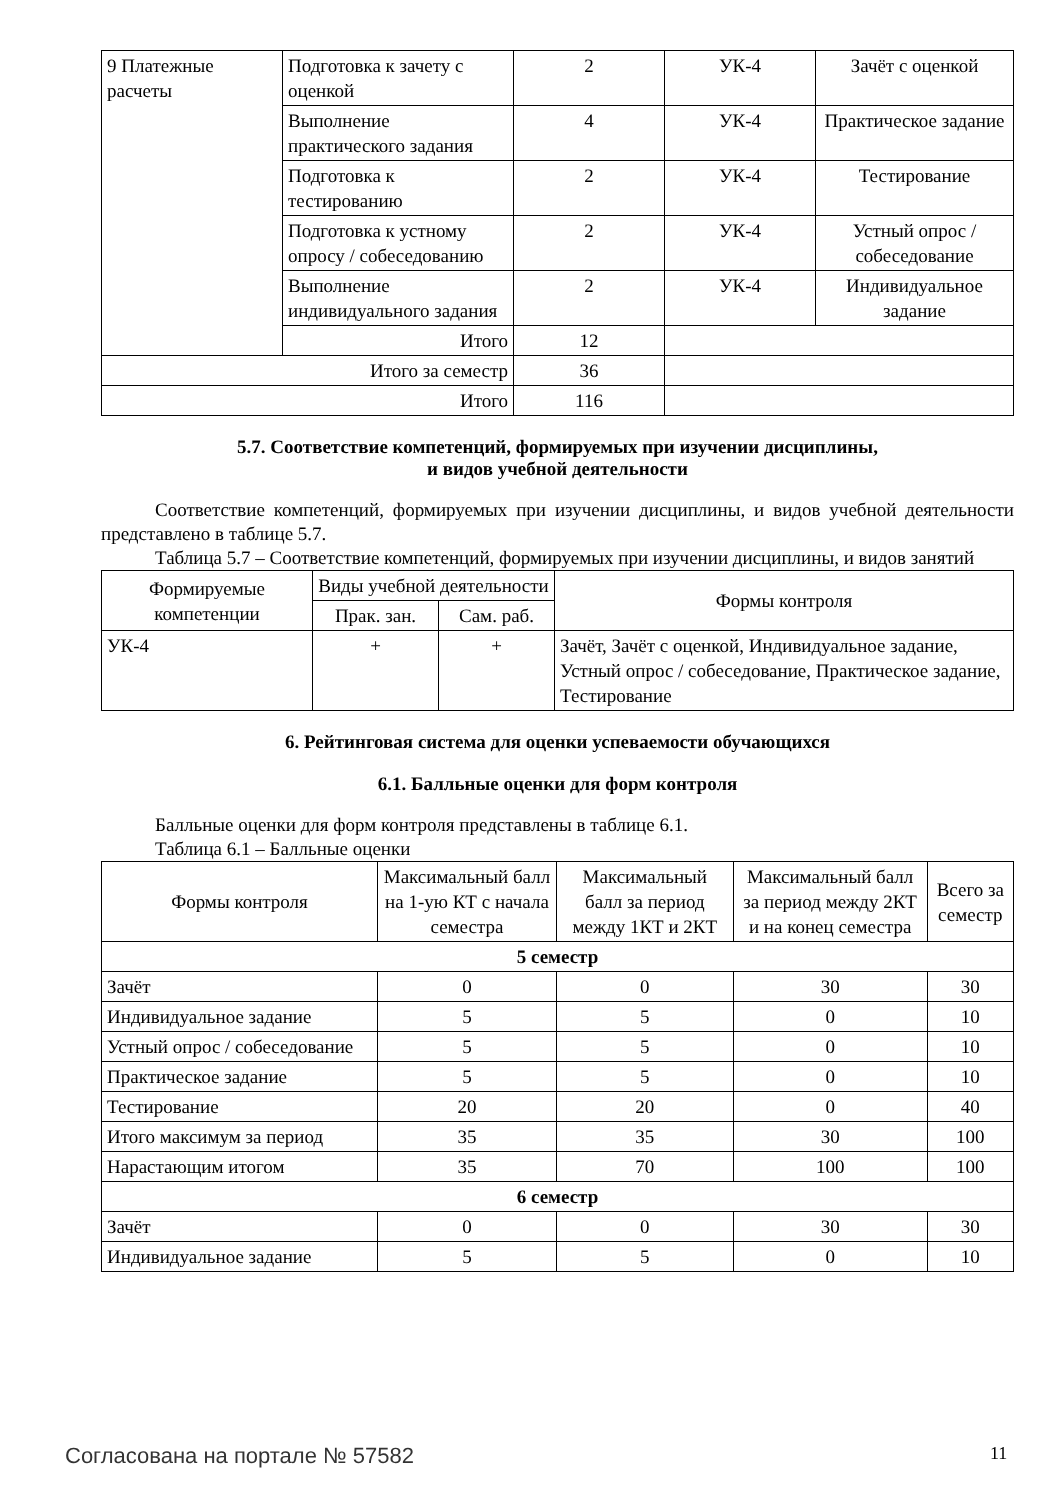| 9 Платежные расчеты | Подготовка к зачету с оценкой | 2 | УК-4 | Зачёт с оценкой |
| | Выполнение практического задания | 4 | УК-4 | Практическое задание |
| | Подготовка к тестированию | 2 | УК-4 | Тестирование |
| | Подготовка к устному опросу / собеседованию | 2 | УК-4 | Устный опрос / собеседование |
| | Выполнение индивидуального задания | 2 | УК-4 | Индивидуальное задание |
| | Итого | 12 | | |
| Итого за семестр | | 36 | | |
| Итого | | 116 | | |
5.7. Соответствие компетенций, формируемых при изучении дисциплины,
и видов учебной деятельности
Соответствие компетенций, формируемых при изучении дисциплины, и видов учебной деятельности представлено в таблице 5.7.
Таблица 5.7 – Соответствие компетенций, формируемых при изучении дисциплины, и видов занятий
| Формируемые компетенции | Виды учебной деятельности | | Формы контроля |
| --- | --- | --- | --- |
| | Прак. зан. | Сам. раб. | |
| УК-4 | + | + | Зачёт, Зачёт с оценкой, Индивидуальное задание, Устный опрос / собеседование, Практическое задание, Тестирование |
6. Рейтинговая система для оценки успеваемости обучающихся
6.1. Балльные оценки для форм контроля
Балльные оценки для форм контроля представлены в таблице 6.1.
Таблица 6.1 – Балльные оценки
| Формы контроля | Максимальный балл на 1-ую КТ с начала семестра | Максимальный балл за период между 1КТ и 2КТ | Максимальный балл за период между 2КТ и на конец семестра | Всего за семестр |
| --- | --- | --- | --- | --- |
| 5 семестр | | | | |
| Зачёт | 0 | 0 | 30 | 30 |
| Индивидуальное задание | 5 | 5 | 0 | 10 |
| Устный опрос / собеседование | 5 | 5 | 0 | 10 |
| Практическое задание | 5 | 5 | 0 | 10 |
| Тестирование | 20 | 20 | 0 | 40 |
| Итого максимум за период | 35 | 35 | 30 | 100 |
| Нарастающим итогом | 35 | 70 | 100 | 100 |
| 6 семестр | | | | |
| Зачёт | 0 | 0 | 30 | 30 |
| Индивидуальное задание | 5 | 5 | 0 | 10 |
Согласована на портале № 57582 11